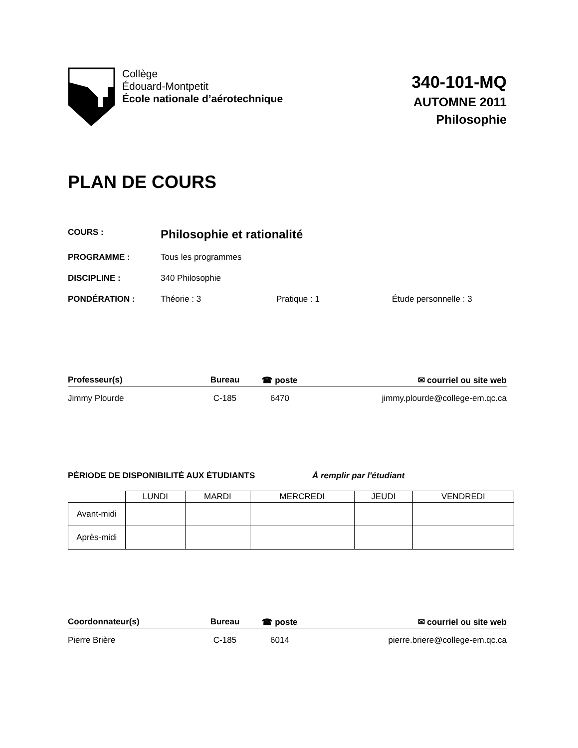Collège
Édouard-Montpetit
École nationale d’aérotechnique
340-101-MQ
AUTOMNE 2011
Philosophie
PLAN DE COURS
COURS : Philosophie et rationalité
PROGRAMME : Tous les programmes
DISCIPLINE : 340 Philosophie
PONDÉRATION : Théorie : 3 Pratique : 1 Étude personnelle : 3
Professeur(s) Bureau ☎ poste ✉ courriel ou site web
Jimmy Plourde C-185 6470 jimmy.plourde@college-em.qc.ca
PÉRIODE DE DISPONIBILITÉ AUX ÉTUDIANTS À remplir par l'étudiant
| | LUNDI | MARDI | MERCREDI | JEUDI | VENDREDI |
| --- | --- | --- | --- | --- | --- |
| Avant-midi | | | | | |
| Après-midi | | | | | |
Coordonnateur(s) Bureau ☎ poste ✉ courriel ou site web
Pierre Brière C-185 6014 pierre.briere@college-em.qc.ca